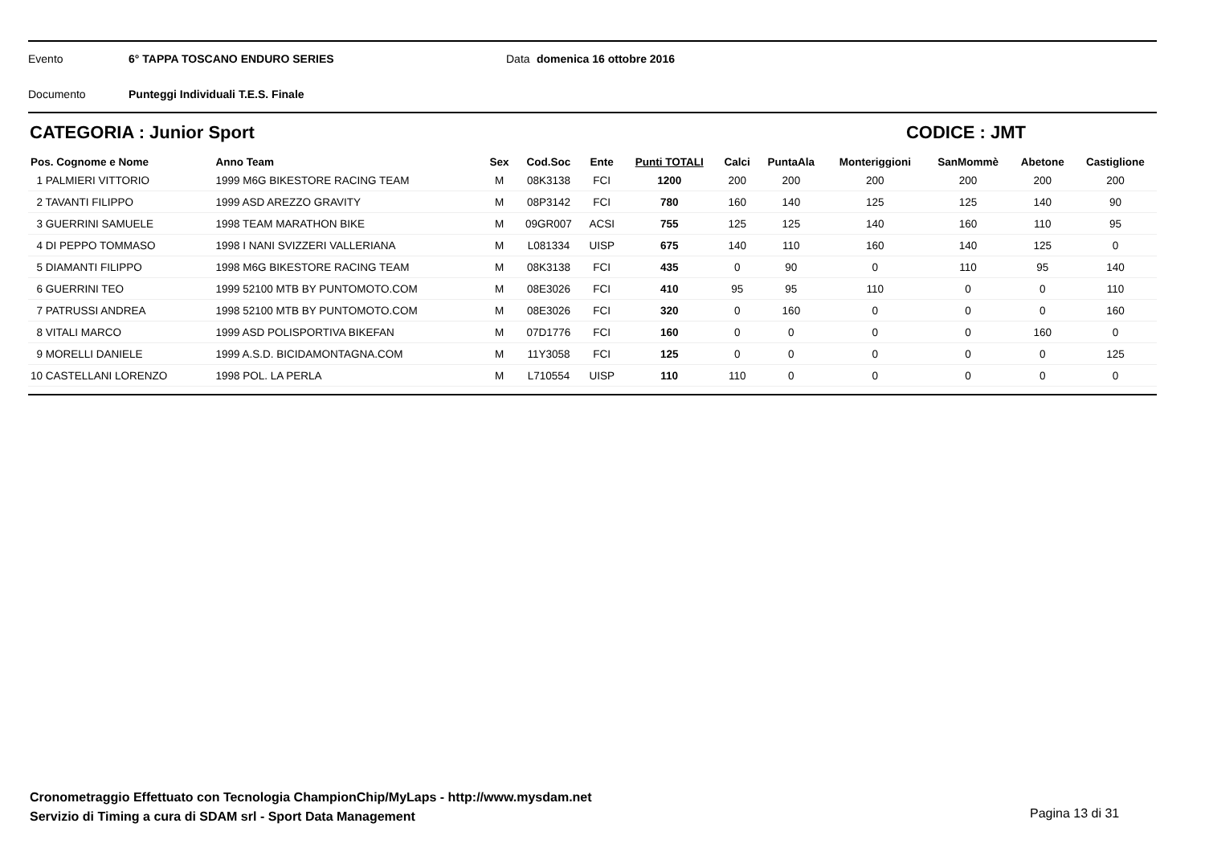Evento 6° TAPPA TOSCANO ENDURO SERIES Data domenica 16 ottobre 2016
Documento Punteggi Individuali T.E.S. Finale
CATEGORIA : Junior Sport CODICE : JMT
| Pos. Cognome e Nome | Anno Team | Sex | Cod.Soc | Ente | Punti TOTALI | Calci | PuntaAla | Monteriggioni | SanMommè | Abetone | Castiglione |
| --- | --- | --- | --- | --- | --- | --- | --- | --- | --- | --- | --- |
| 1 PALMIERI VITTORIO | 1999 M6G BIKESTORE RACING TEAM | M | 08K3138 | FCI | 1200 | 200 | 200 | 200 | 200 | 200 | 200 |
| 2 TAVANTI FILIPPO | 1999 ASD AREZZO GRAVITY | M | 08P3142 | FCI | 780 | 160 | 140 | 125 | 125 | 140 | 90 |
| 3 GUERRINI SAMUELE | 1998 TEAM MARATHON BIKE | M | 09GR007 | ACSI | 755 | 125 | 125 | 140 | 160 | 110 | 95 |
| 4 DI PEPPO TOMMASO | 1998 I NANI SVIZZERI VALLERIANA | M | L081334 | UISP | 675 | 140 | 110 | 160 | 140 | 125 | 0 |
| 5 DIAMANTI FILIPPO | 1998 M6G BIKESTORE RACING TEAM | M | 08K3138 | FCI | 435 | 0 | 90 | 0 | 110 | 95 | 140 |
| 6 GUERRINI TEO | 1999 52100 MTB BY PUNTOMOTO.COM | M | 08E3026 | FCI | 410 | 95 | 95 | 110 | 0 | 0 | 110 |
| 7 PATRUSSI ANDREA | 1998 52100 MTB BY PUNTOMOTO.COM | M | 08E3026 | FCI | 320 | 0 | 160 | 0 | 0 | 0 | 160 |
| 8 VITALI MARCO | 1999 ASD POLISPORTIVA BIKEFAN | M | 07D1776 | FCI | 160 | 0 | 0 | 0 | 0 | 160 | 0 |
| 9 MORELLI DANIELE | 1999 A.S.D. BICIDAMONTAGNA.COM | M | 11Y3058 | FCI | 125 | 0 | 0 | 0 | 0 | 0 | 125 |
| 10 CASTELLANI LORENZO | 1998 POL. LA PERLA | M | L710554 | UISP | 110 | 110 | 0 | 0 | 0 | 0 | 0 |
Cronometraggio Effettuato con Tecnologia ChampionChip/MyLaps - http://www.mysdam.net
Servizio di Timing a cura di SDAM srl - Sport Data Management
Pagina 13 di 31